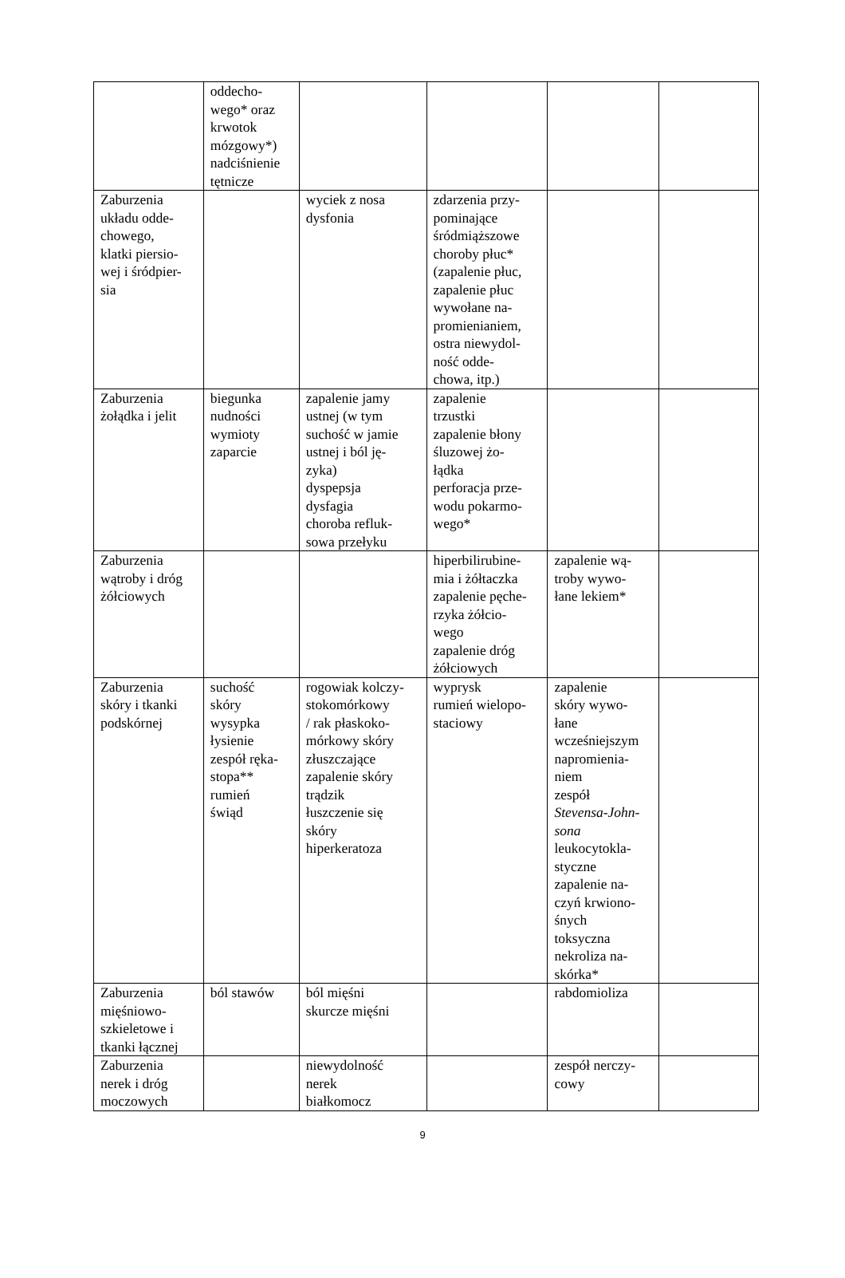| | oddecho- wego* oraz krwotok mózgowy*) nadciśnienie tętnicze | | | | |
| Zaburzenia układu odde- chowego, klatki piersio- wej i śródpier- sia | | wyciek z nosa dysfonia | zdarzenia przy- pominające śródmiąższowe choroby płuc* (zapalenie płuc, zapalenie płuc wywołane na- promienianiem, ostra niewydol- ność odde- chowa, itp.) | | |
| Zaburzenia żołądka i jelit | biegunka nudności wymioty zaparcie | zapalenie jamy ustnej (w tym suchość w jamie ustnej i ból ję- zyka) dyspepsja dysfagia choroba refluk- sowa przełyku | zapalenie trzustki zapalenie błony śluzowej żo- łądka perforacja prze- wodu pokarmo- wego* | | |
| Zaburzenia wątroby i dróg żółciowych | | | hiperbilirubine- mia i żółtaczka zapalenie pęche- rzyka żółcio- wego zapalenie dróg żółciowych | zapalenie wą- troby wywo- łane lekiem* | |
| Zaburzenia skóry i tkanki podskórnej | suchość skóry wysypka łysienie zespół ręka- stopa** rumień świąd | rogowiak kolczy- stokomórkowy / rak płaskoko- mórkowy skóry złuszczające zapalenie skóry trądzik łuszczenie się skóry hiperkeratoza | wyprysk rumień wielopo- staciowy | zapalenie skóry wywo- łane wcześniejszym napromienia- niem zespół Stevensa-John- sona leukocytokla- styczne zapalenie na- czyń krwiono- śnych toksyczna nekroliza na- skórka* | |
| Zaburzenia mięśniowo- szkieletowe i tkanki łącznej | ból stawów | ból mięśni skurcze mięśni | | rabdomioliza | |
| Zaburzenia nerek i dróg moczowych | | niewydolność nerek białkomocz | | zespół nerczy- cowy | |
9